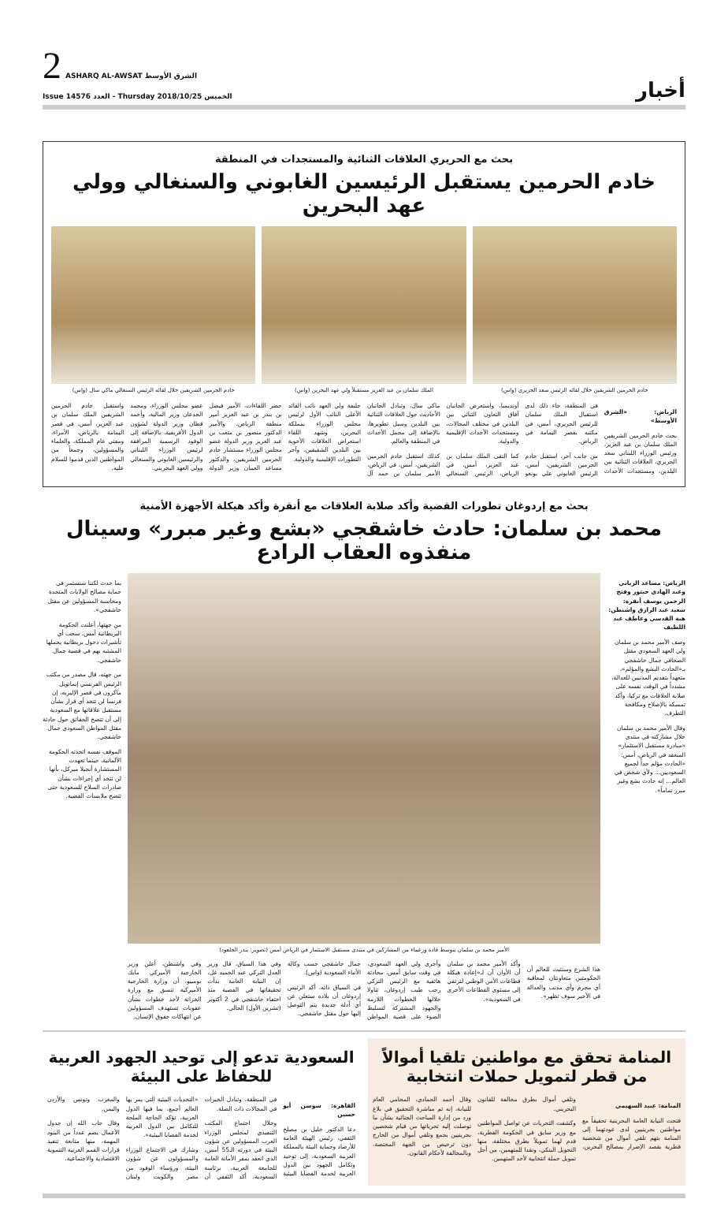2 ASHARQ AL-AWSAT الشرق الأوسط
Issue 14576 العدد - Thursday 2018/10/25 الخميس
أخبار
بحث مع الحريري العلاقات الثنائية والمستجدات في المنطقة
خادم الحرمين يستقبل الرئيسين الغابوني والسنغالي وولي عهد البحرين
خادم الحرمين الشريفين خلال لقائه الرئيس سعد الحريري (واس)
الملك سلمان بن عبد العزيز مستقبلاً ولي عهد البحرين (واس)
خادم الحرمين الشريفين خلال لقائه الرئيس السنغالي ماكي سال (واس)
الرياض: «الشرق الأوسط»
بحث خادم الحرمين الشريفين الملك سلمان بن عبد العزيز، ورئيس الوزراء اللبناني سعد الحريري، العلاقات الثنائية بين البلدين، ومستجدات الأحداث في المنطقة، جاء ذلك لدى استقبال الملك سلمان للرئيس الحريري، أمس، في مكتبه بقصر اليمامة في الرياض.
من جانب آخر، استقبل خادم الحرمين الشريفين، أمس، الرئيس الغابوني علي بونغو أونديمبا، واستعرض الجانبان آفاق التعاون الثنائي بين البلدين في مختلف المجالات، ومستجدات الأحداث الإقليمية والدولية.
كما التقى الملك سلمان بن عبد العزيز، أمس، في الرياض، الرئيس السنغالي ماكي سال، وتبادل الجانبان الأحاديث حول العلاقات الثنائية بين البلدين وسبل تطويرها، بالإضافة إلى مجمل الأحداث في المنطقة والعالم.
كذلك استقبل خادم الحرمين الشريفين، أمس، في الرياض، الأمير سلمان بن حمد آل خليفة ولي العهد نائب القائد الأعلى النائب الأول لرئيس مجلس الوزراء بمملكة البحرين، وشهد اللقاء استعراض العلاقات الأخوية بين البلدين الشقيقين، وآخر التطورات الإقليمية والدولية.
حضر اللقاءات، الأمير فيصل بن بندر بن عبد العزيز أمير منطقة الرياض، والأمير الدكتور منصور بن متعب بن عبد العزيز وزير الدولة عضو مجلس الوزراء مستشار خادم الحرمين الشريفين، والدكتور مساعد العيبان وزير الدولة عضو مجلس الوزراء، ومحمد الجدعان وزير المالية، وأحمد قطان وزير الدولة لشؤون الدول الأفريقية، بالإضافة إلى الوفود الرسمية المرافقة لرئيس الوزراء اللبناني والرئيسين الغابوني والسنغالي وولي العهد البحريني.
واستقبل خادم الحرمين الشريفين الملك سلمان بن عبد العزيز، أمس، في قصر اليمامة بالرياض، الأمراء، ومفتي عام المملكة، والعلماء والمسؤولين، وجمعاً من المواطنين الذين قدموا للسلام عليه.
بحث مع إردوغان تطورات القضية وأكد صلابة العلاقات مع أنقرة وأكد هيكلة الأجهزة الأمنية
محمد بن سلمان: حادث خاشقجي «بشع وغير مبرر» وسينال منفذوه العقاب الرادع
الرياض: مساعد الزياني وعبد الهادي حبتور وفتح الرحمن يوسف أنقرة: سعيد عبد الرازق واشنطن: هبة القدسي وعاطف عبد اللطيف
وصف الأمير محمد بن سلمان ولي العهد السعودي مقتل الصحافي جمال خاشقجي بـ«الحادث البشع والمؤلم»، متعهداً بتقديم المذنبين للعدالة، مشدداً في الوقت نفسه على صلابة العلاقات مع تركيا، وأكد تمسكه بالإصلاح ومكافحة التطرف.
وقال الأمير محمد بن سلمان خلال مشاركته في منتدى «مبادرة مستقبل الاستثمار» المنعقد في الرياض، أمس: «الحادث مؤلم جداً لجميع السعوديين... ولأي شخص في العالم... إنه حادث بشع وغير مبرر تماماً».
الأمير محمد بن سلمان يتوسط قادة وزعماء من المشاركين في منتدى مستقبل الاستثمار في الرياض أمس (تصوير: بندر الجلعود)
هذا الشرع وسنثبت للعالم أن الحكومتين متعاونتان لمعاقبة أي مجرم وأي مذنب والعدالة في الأخير سوف تظهر».
وأكد الأمير محمد بن سلمان أن الأوان آن لـ«إعادة هيكلة قطاعات الأمن الوطني لترتقي إلى مستوى القطاعات الأخرى في السعودية».
وأجرى ولي العهد السعودي، في وقت سابق أمس، محادثة هاتفية مع الرئيس التركي رجب طيب إردوغان، تناولا خلالها الخطوات اللازمة والجهود المشتركة لتسليط الضوء على قضية المواطن جمال خاشقجي حسب وكالة الأنباء السعودية (واس).
في السياق ذاته، أكد الرئيس إردوغان أن بلاده ستعلن عن أي أدلة جديدة يتم التوصل إليها حول مقتل خاشقجي.
وفي هذا السياق، قال وزير العدل التركي عبد الحميد غل، إن النيابة العامة بدأت تحقيقاتها في القضية منذ اختفاء خاشقجي في 2 أكتوبر (تشرين الأول) الحالي.
وفي واشنطن، أعلن وزير الخارجية الأميركي مايك بومبيو، أن وزارة الخارجية الأميركية تنسق مع وزارة الخزانة لأخذ خطوات بشأن عقوبات تستهدف المسؤولين عن انتهاكات حقوق الإنسان.
بما حدث لكننا سنستمر في حماية مصالح الولايات المتحدة ومحاسبة المسؤولين عن مقتل خاشقجي».
من جهتها، أعلنت الحكومة البريطانية أمس، سحب أي تأشيرات دخول بريطانية يحملها المشتبه بهم في قضية جمال خاشقجي.
من جهته، قال مصدر من مكتب الرئيس الفرنسي إيمانويل ماكرون في قصر الإليزيه، إن فرنسا لن تتخذ أي قرار بشأن مستقبل علاقاتها مع السعودية إلى أن تتضح الحقائق حول حادثة مقتل المواطن السعودي جمال خاشقجي.
الموقف نفسه اتخذته الحكومة الألمانية، حينما تعهدت المستشارة أنجيلا ميركل، بأنها لن تتخذ أي إجراءات بشأن صادرات السلاح للسعودية حتى تتضح ملابسات القضية.
المنامة تحقق مع مواطنين تلقيا أموالاً من قطر لتمويل حملات انتخابية
المنامة: عبيد السهيمي
فتحت النيابة العامة البحرينية تحقيقاً مع مواطنين بحرينيين لدى عودتهما إلى المنامة بتهم تلقي أموال من شخصية قطرية بقصد الإضرار بمصالح البحرين، وتلقي أموال بطرق مخالفة للقانون البحريني.
وكشفت التحريات عن تواصل المواطنين مع وزير سابق في الحكومة القطرية، قدم لهما تمويلاً بطرق مختلفة، منها التحويل البنكي، ونقدا للمتهمين، من أجل تمويل حملة انتخابية لأحد المتهمين.
وقال أحمد الحمادي، المحامي العام للنيابة، إنه تم مباشرة التحقيق في بلاغ ورد من إدارة المباحث الجنائية بشأن ما توصلت إليه تحرياتها من قيام شخصين بحرينيين بجمع وتلقي أموال من الخارج دون ترخيص من الجهة المختصة، وبالمخالفة لأحكام القانون.
السعودية تدعو إلى توحيد الجهود العربية للحفاظ على البيئة
القاهرة: سوسن أبو حسين
دعا الدكتور خليل بن مصلح الثقفي، رئيس الهيئة العامة للأرصاد وحماية البيئة بالمملكة العربية السعودية، إلى توحيد وتكامل الجهود بين الدول العربية لخدمة القضايا البيئية في المنطقة، وتبادل الخبرات في المجالات ذات الصلة.
وخلال اجتماع المكتب التنفيذي لمجلس الوزراء العرب المسؤولين عن شؤون البيئة في دورته الـ55 أمس، الذي انعقد بمقر الأمانة العامة للجامعة العربية، برئاسة السعودية، أكد الثقفي أن «التحديات البيئية التي يمر بها العالم أجمع، بما فيها الدول العربية، تؤكد الحاجة الملحة للتكامل بين الدول العربية لخدمة القضايا البيئية».
وشارك في الاجتماع الوزراء والمسؤولون عن شؤون البيئة، ورؤساء الوفود من مصر والكويت ولبنان والمغرب وتونس والأردن واليمن.
وقال جاب الله إن جدول الأعمال يضم عدداً من البنود المهمة، منها متابعة تنفيذ قرارات القمم العربية التنموية الاقتصادية والاجتماعية.